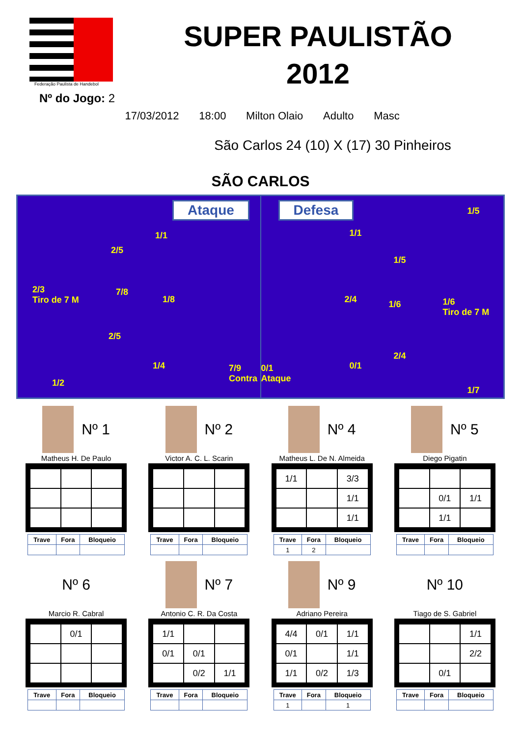Federação Paulista de Handebol
Nº do Jogo: 2
SUPER PAULISTÃO
2012
17/03/2012 18:00 Milton Olaio Adulto Masc
São Carlos 24 (10) X (17) 30 Pinheiros
SÃO CARLOS
Ataque
1/1
2/5
2/3
Tiro de 7 M
7/8
1/8
2/5
1/4 7/9
Contra 1/2
Defesa
0/1
Ataque
1/1
1/5
1/5
2/4 1/6 1/6
Tiro de 7 M
2/4
0/1
1/7
Nº 1
Matheus H. De Paulo
| Trave | Fora | Bloqueio |
| --- | --- | --- |
Nº 2
Victor A. C. L. Scarin
| Trave | Fora | Bloqueio |
| --- | --- | --- |
Nº 4
Matheus L. De N. Almeida
| 1/1 | | 3/3 |
| | | 1/1 |
| | | 1/1 |
| Trave | Fora | Bloqueio |
| --- | --- | --- |
| 1 | 2 | |
Nº 5
Diego Pigatin
| | 0/1 | 1/1 |
| | 1/1 | |
| Trave | Fora | Bloqueio |
| --- | --- | --- |
Nº 6
Marcio R. Cabral
| | 0/1 | |
| Trave | Fora | Bloqueio |
| --- | --- | --- |
Nº 7
Antonio C. R. Da Costa
| 1/1 | | |
| 0/1 | 0/1 | |
| | 0/2 | 1/1 |
| Trave | Fora | Bloqueio |
| --- | --- | --- |
Nº 9
Adriano Pereira
| 4/4 | 0/1 | 1/1 |
| 0/1 | | 1/1 |
| 1/1 | 0/2 | 1/3 |
| Trave | Fora | Bloqueio |
| --- | --- | --- |
| 1 | | 1 |
Nº 10
Tiago de S. Gabriel
| | | 1/1 |
| | | 2/2 |
| | 0/1 | |
| Trave | Fora | Bloqueio |
| --- | --- | --- |